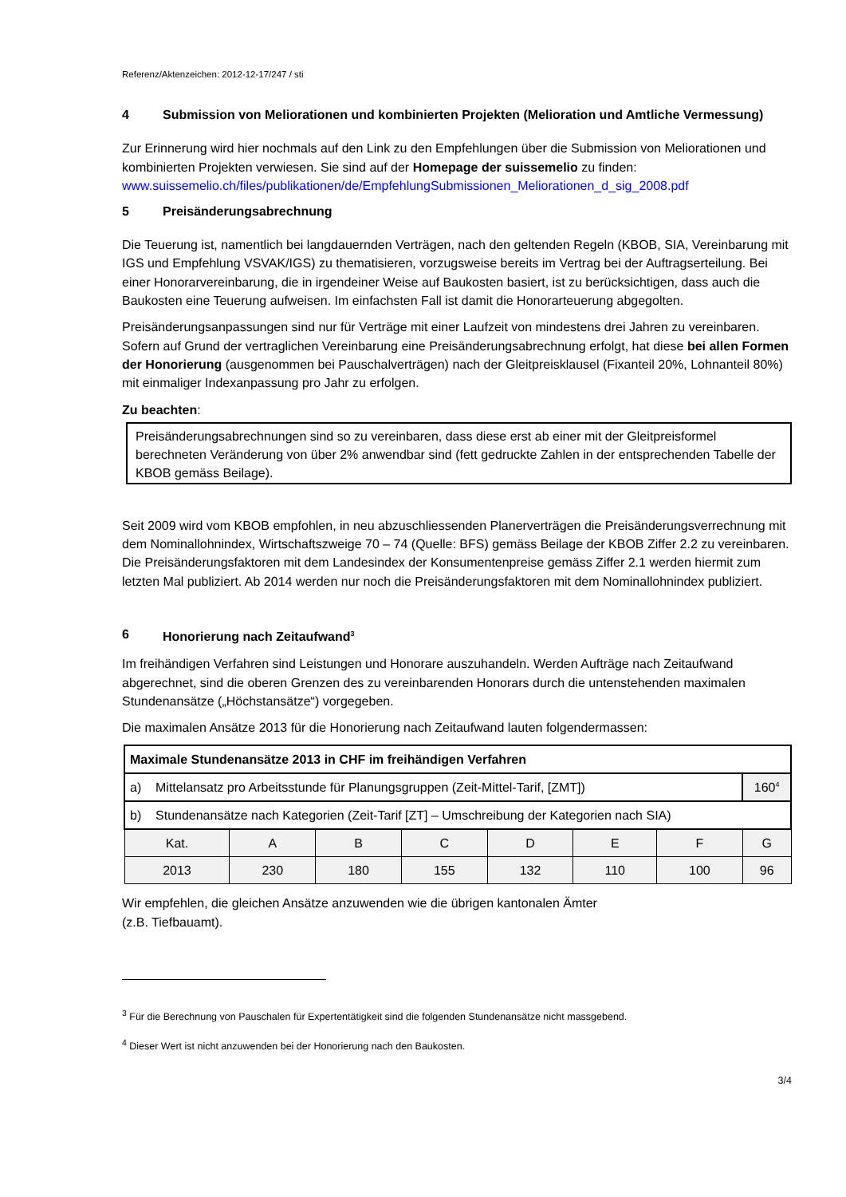Referenz/Aktenzeichen: 2012-12-17/247 / sti
4 Submission von Meliorationen und kombinierten Projekten (Melioration und Amtliche Vermessung)
Zur Erinnerung wird hier nochmals auf den Link zu den Empfehlungen über die Submission von Meliorationen und kombinierten Projekten verwiesen. Sie sind auf der Homepage der suissemelio zu finden: www.suissemelio.ch/files/publikationen/de/EmpfehlungSubmissionen_Meliorationen_d_sig_2008.pdf
5 Preisänderungsabrechnung
Die Teuerung ist, namentlich bei langdauernden Verträgen, nach den geltenden Regeln (KBOB, SIA, Vereinbarung mit IGS und Empfehlung VSVAK/IGS) zu thematisieren, vorzugsweise bereits im Vertrag bei der Auftragserteilung. Bei einer Honorarvereinbarung, die in irgendeiner Weise auf Baukosten basiert, ist zu berücksichtigen, dass auch die Baukosten eine Teuerung aufweisen. Im einfachsten Fall ist damit die Honorarteuerung abgegolten.
Preisänderungsanpassungen sind nur für Verträge mit einer Laufzeit von mindestens drei Jahren zu vereinbaren. Sofern auf Grund der vertraglichen Vereinbarung eine Preisänderungsabrechnung erfolgt, hat diese bei allen Formen der Honorierung (ausgenommen bei Pauschalverträgen) nach der Gleitpreisklausel (Fixanteil 20%, Lohnanteil 80%) mit einmaliger Indexanpassung pro Jahr zu erfolgen.
Zu beachten:
Preisänderungsabrechnungen sind so zu vereinbaren, dass diese erst ab einer mit der Gleitpreisformel berechneten Veränderung von über 2% anwendbar sind (fett gedruckte Zahlen in der entsprechenden Tabelle der KBOB gemäss Beilage).
Seit 2009 wird vom KBOB empfohlen, in neu abzuschliessenden Planerverträgen die Preisänderungsverrechnung mit dem Nominallohnindex, Wirtschaftszweige 70 – 74 (Quelle: BFS) gemäss Beilage der KBOB Ziffer 2.2 zu vereinbaren.
Die Preisänderungsfaktoren mit dem Landesindex der Konsumentenpreise gemäss Ziffer 2.1 werden hiermit zum letzten Mal publiziert. Ab 2014 werden nur noch die Preisänderungsfaktoren mit dem Nominallohnindex publiziert.
6 Honorierung nach Zeitaufwand<sup>3</sup>
Im freihändigen Verfahren sind Leistungen und Honorare auszuhandeln. Werden Aufträge nach Zeitaufwand abgerechnet, sind die oberen Grenzen des zu vereinbarenden Honorars durch die untenstehenden maximalen Stundenansätze („Höchstansätze“) vorgegeben.
Die maximalen Ansätze 2013 für die Honorierung nach Zeitaufwand lauten folgendermassen:
| Maximale Stundenansätze 2013 in CHF im freihändigen Verfahren | | | | | | | |
| --- | --- | --- | --- | --- | --- | --- | --- |
| a) Mittelansatz pro Arbeitsstunde für Planungsgruppen (Zeit-Mittel-Tarif, [ZMT]) | | | | | | | 160<sup>4</sup> |
| b) Stundenansätze nach Kategorien (Zeit-Tarif [ZT] – Umschreibung der Kategorien nach SIA) | | | | | | | |
| Kat. | A | B | C | D | E | F | G |
| 2013 | 230 | 180 | 155 | 132 | 110 | 100 | 96 |
Wir empfehlen, die gleichen Ansätze anzuwenden wie die übrigen kantonalen Ämter
(z.B. Tiefbauamt).
<sup>3</sup> Für die Berechnung von Pauschalen für Expertentätigkeit sind die folgenden Stundenansätze nicht massgebend.
<sup>4</sup> Dieser Wert ist nicht anzuwenden bei der Honorierung nach den Baukosten.
3/4